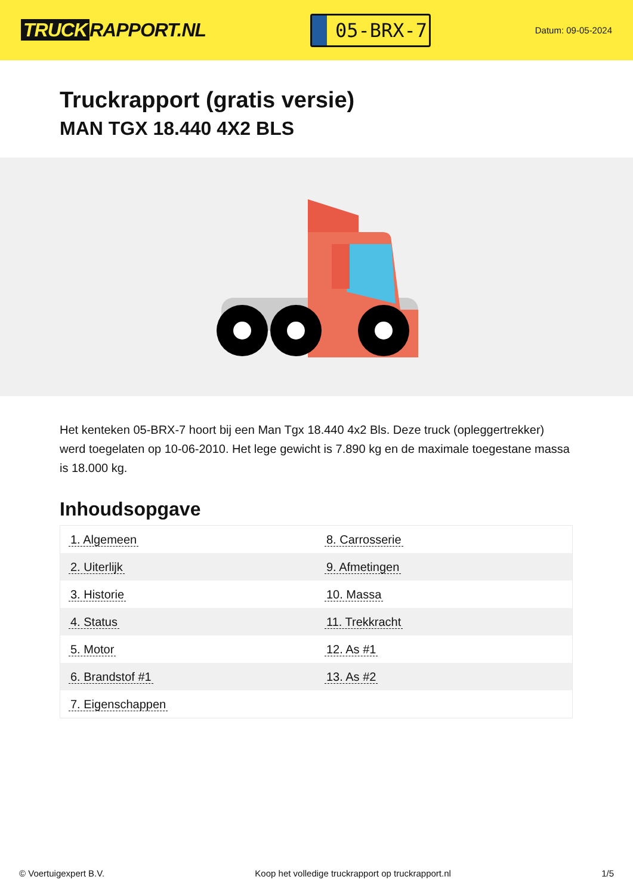TRUCK RAPPORT.NL
05-BRX-7
Datum: 09-05-2024
Truckrapport (gratis versie)
MAN TGX 18.440 4X2 BLS
Het kenteken 05-BRX-7 hoort bij een Man Tgx 18.440 4x2 Bls. Deze truck (opleggertrekker) werd toegelaten op 10-06-2010. Het lege gewicht is 7.890 kg en de maximale toegestane massa is 18.000 kg.
Inhoudsopgave
| 1. Algemeen | 8. Carrosserie |
| 2. Uiterlijk | 9. Afmetingen |
| 3. Historie | 10. Massa |
| 4. Status | 11. Trekkracht |
| 5. Motor | 12. As #1 |
| 6. Brandstof #1 | 13. As #2 |
| 7. Eigenschappen | |
© Voertuigexpert B.V. Koop het volledige truckrapport op truckrapport.nl
1/5